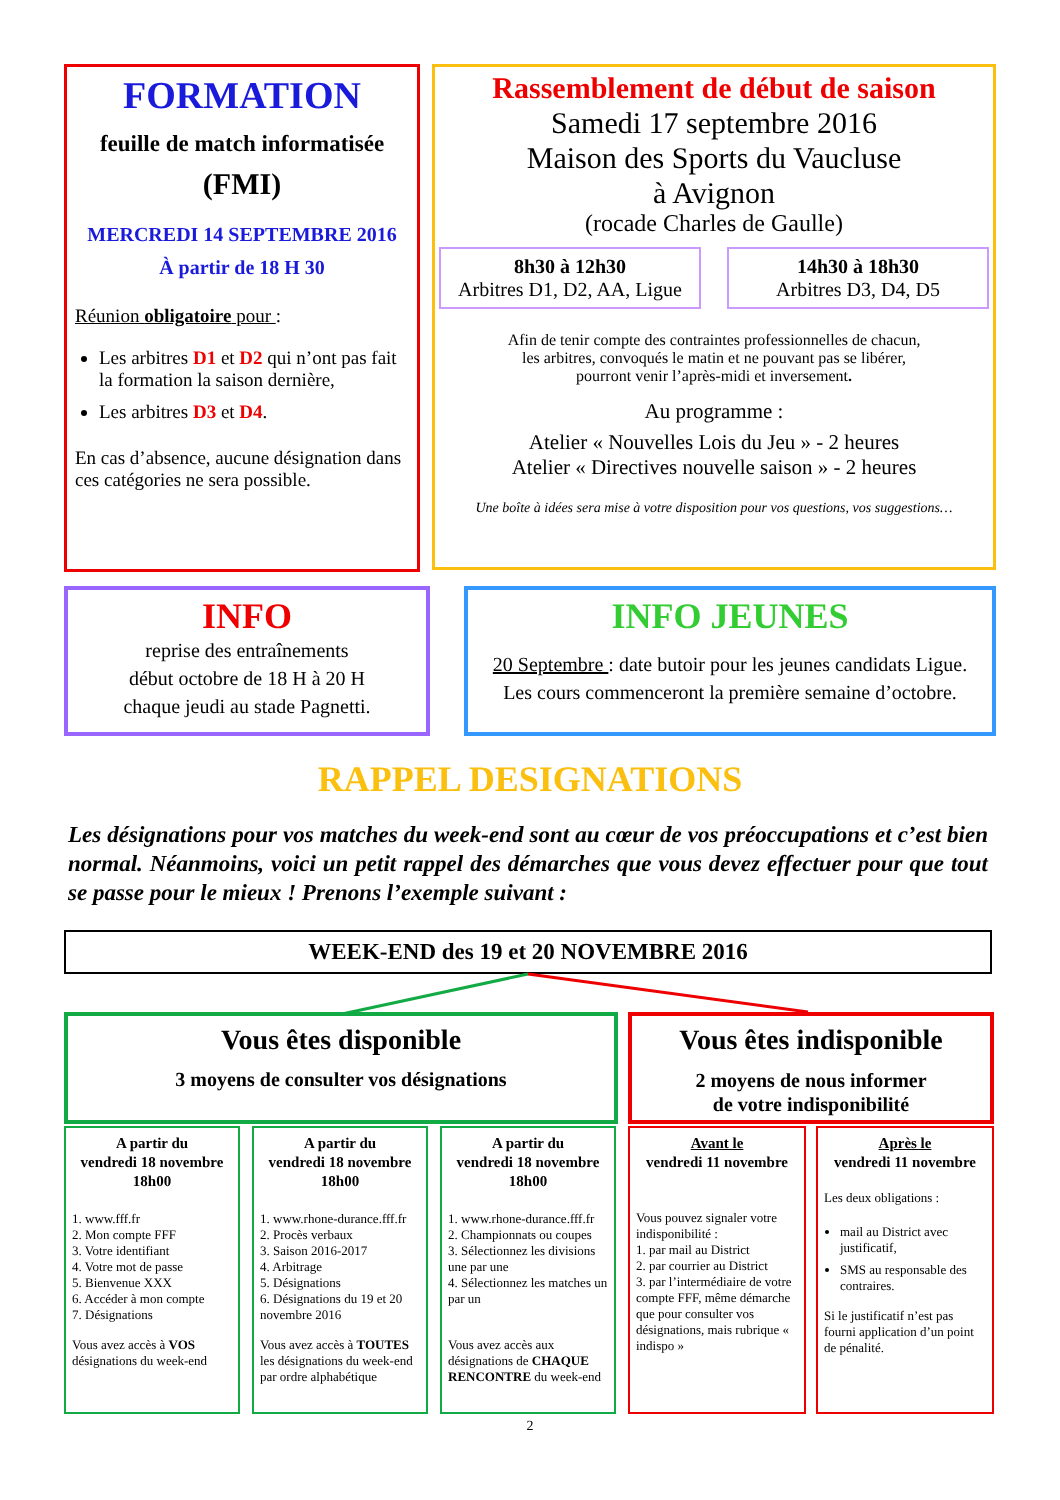FORMATION
feuille de match informatisée
(FMI)
MERCREDI 14 SEPTEMBRE 2016
À partir de 18 H 30
Réunion obligatoire pour :
Les arbitres D1 et D2 qui n’ont pas fait la formation la saison dernière,
Les arbitres D3 et D4.
En cas d’absence, aucune désignation dans ces catégories ne sera possible.
Rassemblement de début de saison
Samedi 17 septembre 2016
Maison des Sports du Vaucluse
à Avignon
(rocade Charles de Gaulle)
8h30 à 12h30
Arbitres D1, D2, AA, Ligue
14h30 à 18h30
Arbitres D3, D4, D5
Afin de tenir compte des contraintes professionnelles de chacun,
les arbitres, convoqués le matin et ne pouvant pas se libérer,
pourront venir l’après-midi et inversement.
Au programme :
Atelier « Nouvelles Lois du Jeu » - 2 heures
Atelier « Directives nouvelle saison » - 2 heures
Une boîte à idées sera mise à votre disposition pour vos questions, vos suggestions…
INFO
reprise des entraînements
début octobre de 18 H à 20 H
chaque jeudi au stade Pagnetti.
INFO JEUNES
20 Septembre : date butoir pour les jeunes candidats Ligue.
Les cours commenceront la première semaine d’octobre.
RAPPEL DESIGNATIONS
Les désignations pour vos matches du week-end sont au cœur de vos préoccupations et c’est bien normal. Néanmoins, voici un petit rappel des démarches que vous devez effectuer pour que tout se passe pour le mieux ! Prenons l’exemple suivant :
WEEK-END des 19 et 20 NOVEMBRE 2016
Vous êtes disponible
3 moyens de consulter vos désignations
Vous êtes indisponible
2 moyens de nous informer
de votre indisponibilité
A partir du
vendredi 18 novembre
18h00
1. www.fff.fr
2. Mon compte FFF
3. Votre identifiant
4. Votre mot de passe
5. Bienvenue XXX
6. Accéder à mon compte
7. Désignations
Vous avez accès à VOS désignations du week-end
A partir du
vendredi 18 novembre
18h00
1. www.rhone-durance.fff.fr
2. Procès verbaux
3. Saison 2016-2017
4. Arbitrage
5. Désignations
6. Désignations du 19 et 20 novembre 2016
Vous avez accès à TOUTES les désignations du week-end par ordre alphabétique
A partir du
vendredi 18 novembre
18h00
1. www.rhone-durance.fff.fr
2. Championnats ou coupes
3. Sélectionnez les divisions une par une
4. Sélectionnez les matches un par un
Vous avez accès aux désignations de CHAQUE RENCONTRE du week-end
Avant le
vendredi 11 novembre
Vous pouvez signaler votre indisponibilité :
1. par mail au District
2. par courrier au District
3. par l’intermédiaire de votre compte FFF, même démarche que pour consulter vos désignations, mais rubrique « indispo »
Après le
vendredi 11 novembre
Les deux obligations :
mail au District avec justificatif,
SMS au responsable des contraires.
Si le justificatif n’est pas fourni application d’un point de pénalité.
2